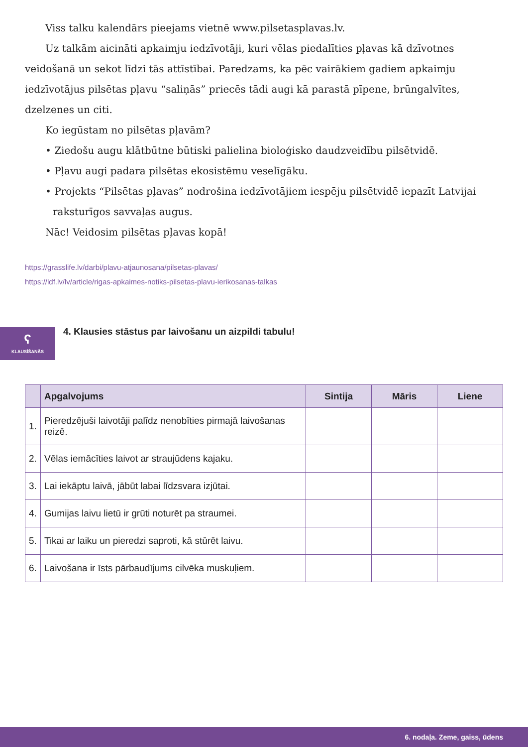Viss talku kalendārs pieejams vietnē www.pilsetasplavas.lv.
Uz talkām aicināti apkaimju iedzīvotāji, kuri vēlas piedalīties pļavas kā dzīvotnes veidošanā un sekot līdzi tās attīstībai. Paredzams, ka pēc vairākiem gadiem apkaimju iedzīvotājus pilsētas pļavu “saliņās” priecēs tādi augi kā parastā pīpene, brūngalvītes, dzelzenes un citi.
Ko iegūstam no pilsētas pļavām?
• Ziedošu augu klātbūtne būtiski palielina bioloģisko daudzveidību pilsētvidē.
• Pļavu augi padara pilsētas ekosistēmu veselīgāku.
• Projekts “Pilsētas pļavas” nodrošina iedzīvotājiem iespēju pilsētvidē iepazīt Latvijai
raksturīgos savvaļas augus.
Nāc! Veidosim pilsētas pļavas kopā!
https://grasslife.lv/darbi/plavu-atjaunosana/pilsetas-plavas/
https://ldf.lv/lv/article/rigas-apkaimes-notiks-pilsetas-plavu-ierikosanas-talkas
ʕ
KLAUSĪŠANĀS
4. Klausies stāstus par laivošanu un aizpildi tabulu!
| | Apgalvojums | Sintija | Māris | Liene |
| --- | --- | --- | --- | --- |
| 1. | Pieredzējuši laivotāji palīdz nenobīties pirmajā laivošanas reizē. | | | |
| 2. | Vēlas iemācīties laivot ar straujūdens kajaku. | | | |
| 3. | Lai iekāptu laivā, jābūt labai līdzsvara izjūtai. | | | |
| 4. | Gumijas laivu lietū ir grūti noturēt pa straumei. | | | |
| 5. | Tikai ar laiku un pieredzi saproti, kā stūrēt laivu. | | | |
| 6. | Laivošana ir īsts pārbaudījums cilvēka muskuļiem. | | | |
6. nodaļa. Zeme, gaiss, ūdens